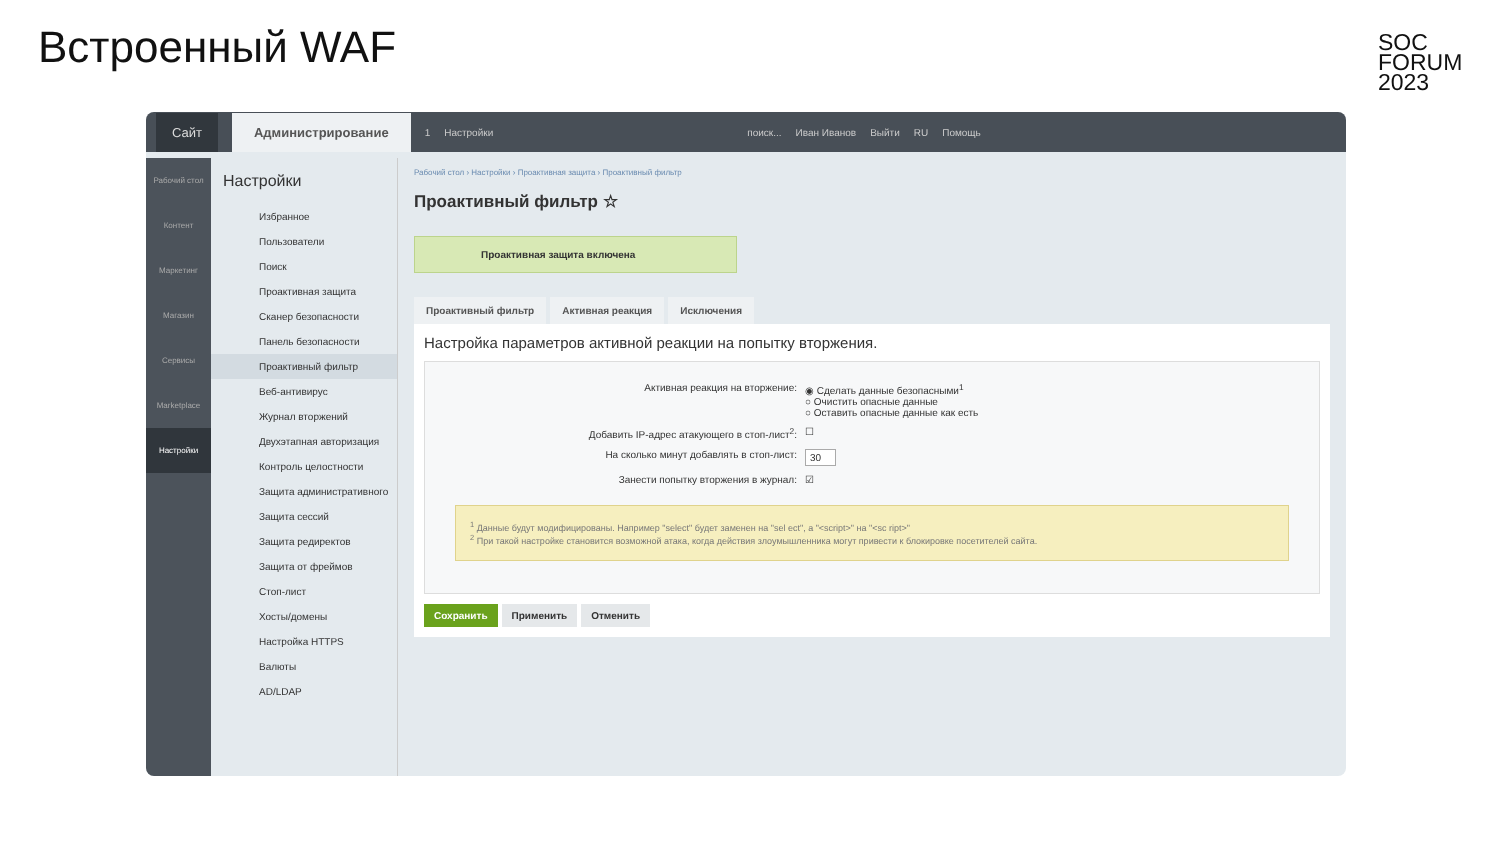Встроенный WAF
SOC
FORUM
2023
Сайт Администрирование 1 Настройки поиск... Иван Иванов Выйти RU Помощь
Рабочий стол
Контент
Маркетинг
Магазин
Сервисы
Marketplace
Настройки
Настройки
Избранное
Пользователи
Поиск
Проактивная защита
Сканер безопасности
Панель безопасности
Проактивный фильтр
Веб-антивирус
Журнал вторжений
Двухэтапная авторизация
Контроль целостности
Защита административного
Защита сессий
Защита редиректов
Защита от фреймов
Стоп-лист
Хосты/домены
Настройка HTTPS
Валюты
AD/LDAP
Рабочий стол › Настройки › Проактивная защита › Проактивный фильтр
Проактивный фильтр ☆
Проактивная защита включена
Проактивный фильтр Активная реакция Исключения
Настройка параметров активной реакции на попытку вторжения.
Активная реакция на вторжение: ◉ Сделать данные безопасными<sup>1</sup>
○ Очистить опасные данные
○ Оставить опасные данные как есть
Добавить IP-адрес атакующего в стоп-лист<sup>2</sup>: ☐
На сколько минут добавлять в стоп-лист: 30
Занести попытку вторжения в журнал: ☑
<sup>1</sup> Данные будут модифицированы. Например "select" будет заменен на "sel ect", а "<script>" на "<sc ript>"
<sup>2</sup> При такой настройке становится возможной атака, когда действия злоумышленника могут привести к блокировке посетителей сайта.
Сохранить Применить Отменить